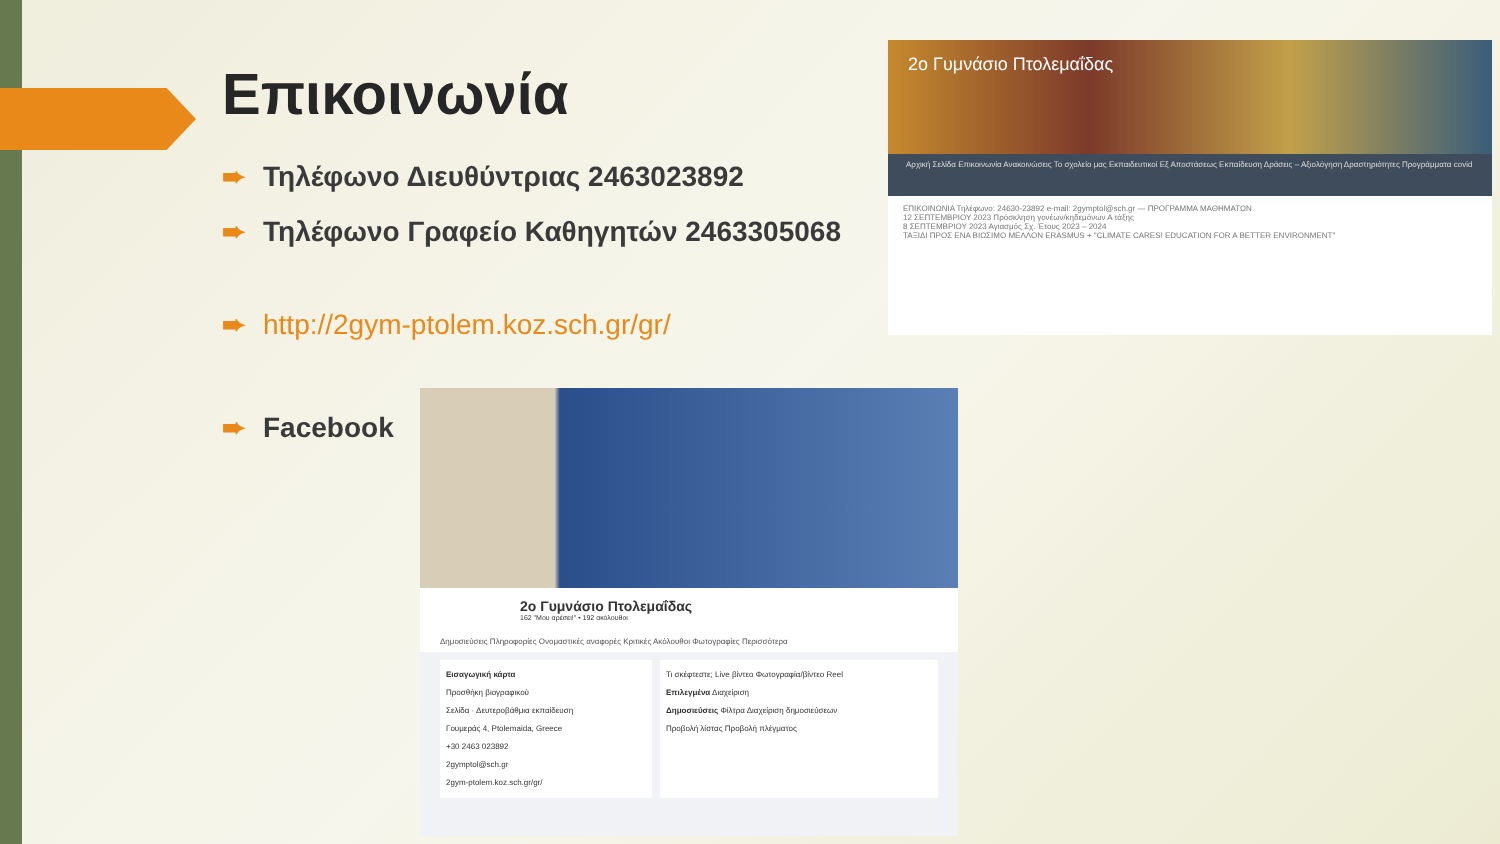Επικοινωνία
➨ Τηλέφωνο Διευθύντριας 2463023892
➨ Τηλέφωνο Γραφείο Καθηγητών 2463305068
➨ http://2gym-ptolem.koz.sch.gr/gr/
➨ Facebook
2ο Γυμνάσιο Πτολεμαΐδας
Αρχική Σελίδα Επικοινωνία Ανακοινώσεις Το σχολείο μας Εκπαιδευτικοί Εξ Αποστάσεως Εκπαίδευση Δράσεις – Αξιολόγηση Δραστηριότητες Προγράμματα covid
ΕΠΙΚΟΙΝΩΝΙΑ Τηλέφωνο: 24630-23892 e-mail: 2gymptol@sch.gr — ΠΡΟΓΡΑΜΜΑ ΜΑΘΗΜΑΤΩΝ
12 ΣΕΠΤΕΜΒΡΙΟΥ 2023 Πρόσκληση γονέων/κηδεμόνων Α τάξης
8 ΣΕΠΤΕΜΒΡΙΟΥ 2023 Αγιασμός Σχ. Έτους 2023 – 2024
ΤΑΞΙΔΙ ΠΡΟΣ ΕΝΑ ΒΙΩΣΙΜΟ ΜΕΛΛΟΝ ERASMUS + "CLIMATE CARES! EDUCATION FOR A BETTER ENVIRONMENT"
2ο Γυμνάσιο Πτολεμαΐδας
162 "Μου αρέσει!" • 192 ακόλουθοι
Δημοσιεύσεις Πληροφορίες Ονομαστικές αναφορές Κριτικές Ακόλουθοι Φωτογραφίες Περισσότερα
Εισαγωγική κάρτα
Προσθήκη βιογραφικού
Σελίδα · Δευτεροβάθμια εκπαίδευση
Γουμεράς 4, Ptolemaida, Greece
+30 2463 023892
2gymptol@sch.gr
2gym-ptolem.koz.sch.gr/gr/
Τι σκέφτεστε; Live βίντεο Φωτογραφία/βίντεο Reel
Επιλεγμένα Διαχείριση
Δημοσιεύσεις Φίλτρα Διαχείριση δημοσιεύσεων
Προβολή λίστας Προβολή πλέγματος